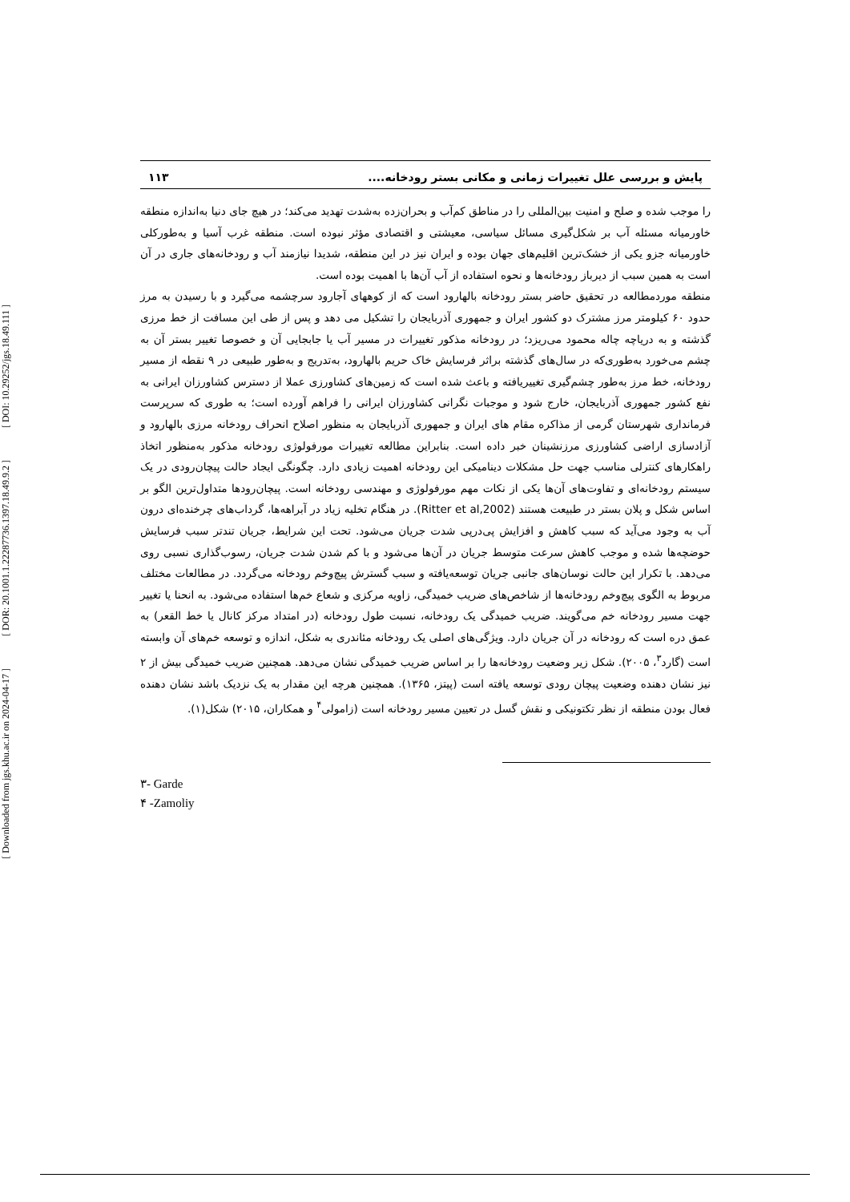[ DOI: 10.29252/jgs.18.49.111 ]
[ DOR: 20.1001.1.22287736.1397.18.49.9.2 ]
[ Downloaded from jgs.khu.ac.ir on 2024-04-17 ]
پایش و بررسی علل تغییرات زمانی و مکانی بستر رودخانه.... ۱۱۳
را موجب شده و صلح و امنیت بین‌المللی را در مناطق کم‌آب و بحران‌زده به‌شدت تهدید می‌کند؛ در هیچ جای دنیا به‌اندازه منطقه خاورمیانه مسئله آب بر شکل‌گیری مسائل سیاسی، معیشتی و اقتصادی مؤثر نبوده است. منطقه غرب آسیا و به‌طورکلی خاورمیانه جزو یکی از خشک‌ترین اقلیم‌های جهان بوده و ایران نیز در این منطقه، شدیدا نیازمند آب و رودخانه‌های جاری در آن است به همین سبب از دیرباز رودخانه‌ها و نحوه استفاده از آب آن‌ها با اهمیت بوده است.
منطقه موردمطالعه در تحقیق حاضر بستر رودخانه بالهارود است که از کوههای آجارود سرچشمه می‌گیرد و با رسیدن به مرز حدود ۶۰ کیلومتر مرز مشترک دو کشور ایران و جمهوری آذربایجان را تشکیل می دهد و پس از طی این مسافت از خط مرزی گذشته و به دریاچه چاله محمود می‌ریزد؛ در رودخانه مذکور تغییرات در مسیر آب یا جابجایی آن و خصوصا تغییر بستر آن به چشم می‌خورد به‌طوری‌که در سال‌های گذشته براثر فرسایش خاک حریم بالهارود، به‌تدریج و به‌طور طبیعی در ۹ نقطه از مسیر رودخانه، خط مرز به‌طور چشم‌گیری تغییریافته و باعث شده است که زمین‌های کشاورزی عملا از دسترس کشاورزان ایرانی به نفع کشور جمهوری آذربایجان، خارج شود و موجبات نگرانی کشاورزان ایرانی را فراهم آورده است؛ به طوری که سرپرست فرمانداری شهرستان گرمی از مذاکره مقام های ایران و جمهوری آذربایجان به منظور اصلاح انحراف رودخانه مرزی بالهارود و آزادسازی اراضی کشاورزی مرزنشینان خبر داده است. بنابراین مطالعه تغییرات مورفولوژی رودخانه مذکور به‌منظور اتخاذ راهکارهای کنترلی مناسب جهت حل مشکلات دینامیکی این رودخانه اهمیت زیادی دارد. چگونگی ایجاد حالت پیچان‌رودی در یک سیستم رودخانه‌ای و تفاوت‌های آن‌ها یکی از نکات مهم مورفولوژی و مهندسی رودخانه است. پیچان‌رودها متداول‌ترین الگو بر اساس شکل و پلان بستر در طبیعت هستند (Ritter et al,2002). در هنگام تخلیه زیاد در آبراهه‌ها، گرداب‌های چرخنده‌ای درون آب به وجود می‌آید که سبب کاهش و افزایش پی‌درپی شدت جریان می‌شود. تحت این شرایط، جریان تندتر سبب فرسایش حوضچه‌ها شده و موجب کاهش سرعت متوسط جریان در آن‌ها می‌شود و با کم شدن شدت جریان، رسوب‌گذاری نسبی روی می‌دهد. با تکرار این حالت نوسان‌های جانبی جریان توسعه‌یافته و سبب گسترش پیچ‌وخم رودخانه می‌گردد. در مطالعات مختلف مربوط به الگوی پیچ‌وخم رودخانه‌ها از شاخص‌های ضریب خمیدگی، زاویه مرکزی و شعاع خم‌ها استفاده می‌شود. به انحنا یا تغییر جهت مسیر رودخانه خم می‌گویند. ضریب خمیدگی یک رودخانه، نسبت طول رودخانه (در امتداد مرکز کانال یا خط القعر) به عمق دره است که رودخانه در آن جریان دارد. ویژگی‌های اصلی یک رودخانه مئاندری به شکل، اندازه و توسعه خم‌های آن وابسته است (گارد<sup>۳</sup>، ۲۰۰۵). شکل زیر وضعیت رودخانه‌ها را بر اساس ضریب خمیدگی نشان می‌دهد. همچنین ضریب خمیدگی بیش از ۲ نیز نشان دهنده وضعیت پیچان رودی توسعه یافته است (پیتز، ۱۳۶۵). همچنین هرچه این مقدار به یک نزدیک باشد نشان دهنده فعال بودن منطقه از نظر تکتونیکی و نقش گسل در تعیین مسیر رودخانه است (زامولی<sup>۴</sup> و همکاران، ۲۰۱۵) شکل(۱).
۳- Garde
۴ -Zamoliy